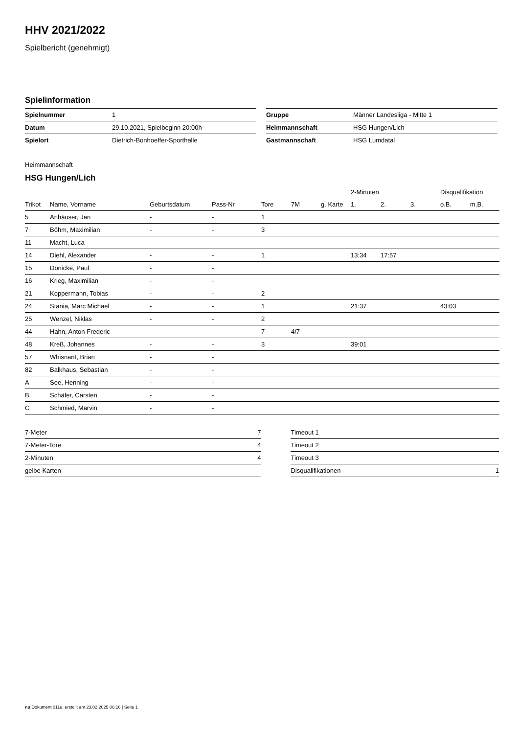HHV 2021/2022
Spielbericht (genehmigt)
Spielinformation
| Spielnummer | 1 |
| Datum | 29.10.2021, Spielbeginn 20:00h |
| Spielort | Dietrich-Bonhoeffer-Sporthalle |
| Gruppe | Männer Landesliga - Mitte 1 |
| Heimmannschaft | HSG Hungen/Lich |
| Gastmannschaft | HSG Lumdatal |
Heimmannschaft
HSG Hungen/Lich
| | | | | | | | 2-Minuten | | | Disqualifikation | |
| --- | --- | --- | --- | --- | --- | --- | --- | --- | --- | --- | --- |
| Trikot | Name, Vorname | Geburtsdatum | Pass-Nr | Tore | 7M | g. Karte | 1. | 2. | 3. | o.B. | m.B. |
| 5 | Anhäuser, Jan | - | - | 1 | | | | | | | |
| 7 | Böhm, Maximilian | - | - | 3 | | | | | | | |
| 11 | Macht, Luca | - | - | | | | | | | | |
| 14 | Diehl, Alexander | - | - | 1 | | | 13:34 | 17:57 | | | |
| 15 | Dönicke, Paul | - | - | | | | | | | | |
| 16 | Krieg, Maximilian | - | - | | | | | | | | |
| 21 | Koppermann, Tobias | - | - | 2 | | | | | | | |
| 24 | Stania, Marc Michael | - | - | 1 | | | 21:37 | | | 43:03 | |
| 25 | Wenzel, Niklas | - | - | 2 | | | | | | | |
| 44 | Hahn, Anton Frederic | - | - | 7 | 4/7 | | | | | | |
| 48 | Kreß, Johannes | - | - | 3 | | | 39:01 | | | | |
| 57 | Whisnant, Brian | - | - | | | | | | | | |
| 82 | Balkhaus, Sebastian | - | - | | | | | | | | |
| A | See, Henning | - | - | | | | | | | | |
| B | Schäfer, Carsten | - | - | | | | | | | | |
| C | Schmied, Marvin | - | - | | | | | | | | |
| 7-Meter | 7 |
| 7-Meter-Tore | 4 |
| 2-Minuten | 4 |
| gelbe Karten | |
| Timeout 1 | |
| Timeout 2 | |
| Timeout 3 | |
| Disqualifikationen | 1 |
nu.Dokument 011e, erstellt am 23.02.2025 06:16 | Seite 1